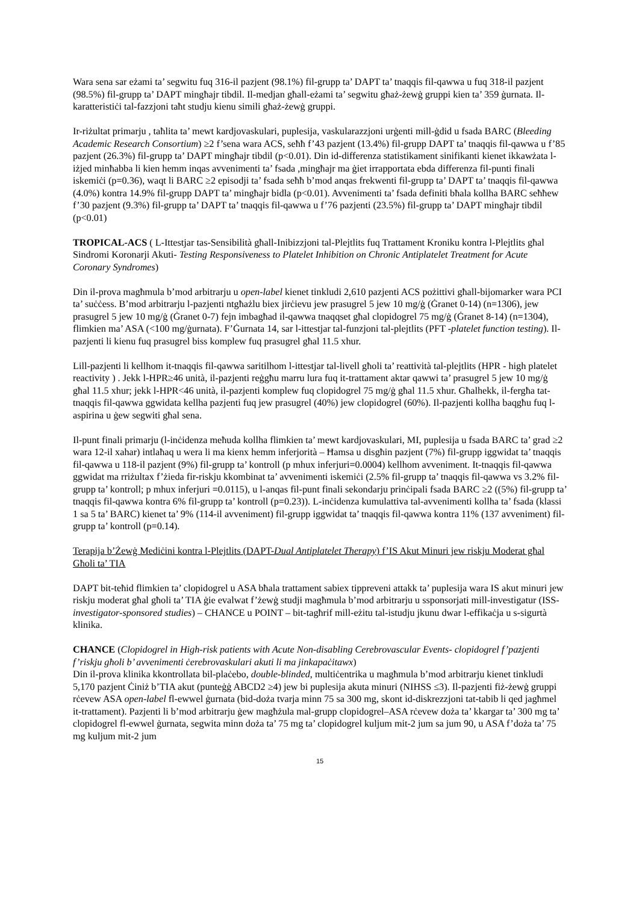Wara sena sar eżami ta’ segwitu fuq 316-il pazjent (98.1%) fil-grupp ta’ DAPT ta’ tnaqqis fil-qawwa u fuq 318-il pazjent (98.5%) fil-grupp ta’ DAPT mingħajr tibdil. Il-medjan għall-eżami ta’ segwitu għaż-żewġ gruppi kien ta’ 359 ġurnata. Il-karatteristiċi tal-fazzjoni taħt studju kienu simili għaż-żewġ gruppi.
Ir-riżultat primarju , taħlita ta’ mewt kardjovaskulari, puplesija, vaskularazzjoni urġenti mill-ġdid u fsada BARC (Bleeding Academic Research Consortium) ≥2 f’sena wara ACS, seħħ f’43 pazjent (13.4%) fil-grupp DAPT ta’ tnaqqis fil-qawwa u f’85 pazjent (26.3%) fil-grupp ta’ DAPT mingħajr tibdil (p<0.01). Din id-differenza statistikament sinifikanti kienet ikkawżata l-iżjed minħabba li kien hemm inqas avvenimenti ta’ fsada ,mingħajr ma ġiet irrapportata ebda differenza fil-punti finali iskemiċi (p=0.36), waqt li BARC ≥2 episodji ta’ fsada seħħ b’mod anqas frekwenti fil-grupp ta’ DAPT ta’ tnaqqis fil-qawwa (4.0%) kontra 14.9% fil-grupp DAPT ta’ mingħajr bidla (p<0.01). Avvenimenti ta’ fsada definiti bħala kollha BARC seħħew f’30 pazjent (9.3%) fil-grupp ta’ DAPT ta’ tnaqqis fil-qawwa u f’76 pazjenti (23.5%) fil-grupp ta’ DAPT mingħajr tibdil (p<0.01)
TROPICAL-ACS ( L-Ittestjar tas-Sensibilità għall-Inibizzjoni tal-Plejtlits fuq Trattament Kroniku kontra l-Plejtlits għal Sindromi Koronarji Akuti- Testing Responsiveness to Platelet Inhibition on Chronic Antiplatelet Treatment for Acute Coronary Syndromes)
Din il-prova magħmula b’mod arbitrarju u open-label kienet tinkludi 2,610 pazjenti ACS pożittivi għall-bijomarker wara PCI ta’ suċċess. B’mod arbitrarju l-pazjenti ntgħażlu biex jirċievu jew prasugrel 5 jew 10 mg/ġ (Ġranet 0-14) (n=1306), jew prasugrel 5 jew 10 mg/ġ (Ġranet 0-7) fejn imbagħad il-qawwa tnaqqset għal clopidogrel 75 mg/ġ (Ġranet 8-14) (n=1304), flimkien ma’ ASA (<100 mg/ġurnata). F’Ġurnata 14, sar l-ittestjar tal-funzjoni tal-plejtlits (PFT -platelet function testing). Il-pazjenti li kienu fuq prasugrel biss komplew fuq prasugrel għal 11.5 xhur.
Lill-pazjenti li kellhom it-tnaqqis fil-qawwa saritilhom l-ittestjar tal-livell għoli ta’ reattività tal-plejtlits (HPR - high platelet reactivity ) . Jekk l-HPR≥46 unità, il-pazjenti reġgħu marru lura fuq it-trattament aktar qawwi ta’ prasugrel 5 jew 10 mg/ġ għal 11.5 xhur; jekk l-HPR<46 unità, il-pazjenti komplew fuq clopidogrel 75 mg/ġ għal 11.5 xhur. Għalhekk, il-fergħa tat-tnaqqis fil-qawwa ggwidata kellha pazjenti fuq jew prasugrel (40%) jew clopidogrel (60%). Il-pazjenti kollha baqgħu fuq l-aspirina u ġew segwiti għal sena.
Il-punt finali primarju (l-inċidenza meħuda kollha flimkien ta’ mewt kardjovaskulari, MI, puplesija u fsada BARC ta’ grad ≥2 wara 12-il xahar) intlaħaq u wera li ma kienx hemm inferjorità – Ħamsa u disgħin pazjent (7%) fil-grupp iggwidat ta’ tnaqqis fil-qawwa u 118-il pazjent (9%) fil-grupp ta’ kontroll (p mhux inferjuri=0.0004) kellhom avveniment. It-tnaqqis fil-qawwa ggwidat ma rriżultax f’żieda fir-riskju kkombinat ta’ avvenimenti iskemiċi (2.5% fil-grupp ta’ tnaqqis fil-qawwa vs 3.2% fil-grupp ta’ kontroll; p mhux inferjuri =0.0115), u l-anqas fil-punt finali sekondarju prinċipali fsada BARC ≥2 ((5%) fil-grupp ta’ tnaqqis fil-qawwa kontra 6% fil-grupp ta’ kontroll (p=0.23)). L-inċidenza kumulattiva tal-avvenimenti kollha ta’ fsada (klassi 1 sa 5 ta’ BARC) kienet ta’ 9% (114-il avveniment) fil-grupp iggwidat ta’ tnaqqis fil-qawwa kontra 11% (137 avveniment) fil-grupp ta’ kontroll (p=0.14).
Terapija b’Żewġ Mediċini kontra l-Plejtlits (DAPT-Dual Antiplatelet Therapy) f’IS Akut Minuri jew riskju Moderat għal Għoli ta’ TIA
DAPT bit-teħid flimkien ta’ clopidogrel u ASA bħala trattament sabiex tippreveni attakk ta’ puplesija wara IS akut minuri jew riskju moderat għal għoli ta’ TIA ġie evalwat f’żewġ studji magħmula b’mod arbitrarju u ssponsorjati mill-investigatur (ISS- investigator-sponsored studies) – CHANCE u POINT – bit-tagħrif mill-eżitu tal-istudju jkunu dwar l-effikaċja u s-sigurtà klinika.
CHANCE (Clopidogrel in High-risk patients with Acute Non-disabling Cerebrovascular Events- clopidogrel f’pazjenti f’riskju għoli b’ avvenimenti ċerebrovaskulari akuti li ma jinkapaċitawx)
Din il-prova klinika kkontrollata bil-plaċebo, double-blinded, multiċentrika u magħmula b’mod arbitrarju kienet tinkludi 5,170 pazjent Ċiniż b’TIA akut (punteġġ ABCD2 ≥4) jew bi puplesija akuta minuri (NIHSS ≤3). Il-pazjenti fiż-żewġ gruppi rċevew ASA open-label fl-ewwel ġurnata (bid-doża tvarja minn 75 sa 300 mg, skont id-diskrezzjoni tat-tabib li qed jagħmel it-trattament). Pazjenti li b’mod arbitrarju ġew magħżula mal-grupp clopidogrel–ASA rċevew doża ta’ kkargar ta’ 300 mg ta’ clopidogrel fl-ewwel ġurnata, segwita minn doża ta’ 75 mg ta’ clopidogrel kuljum mit-2 jum sa jum 90, u ASA f’doża ta’ 75 mg kuljum mit-2 jum
15